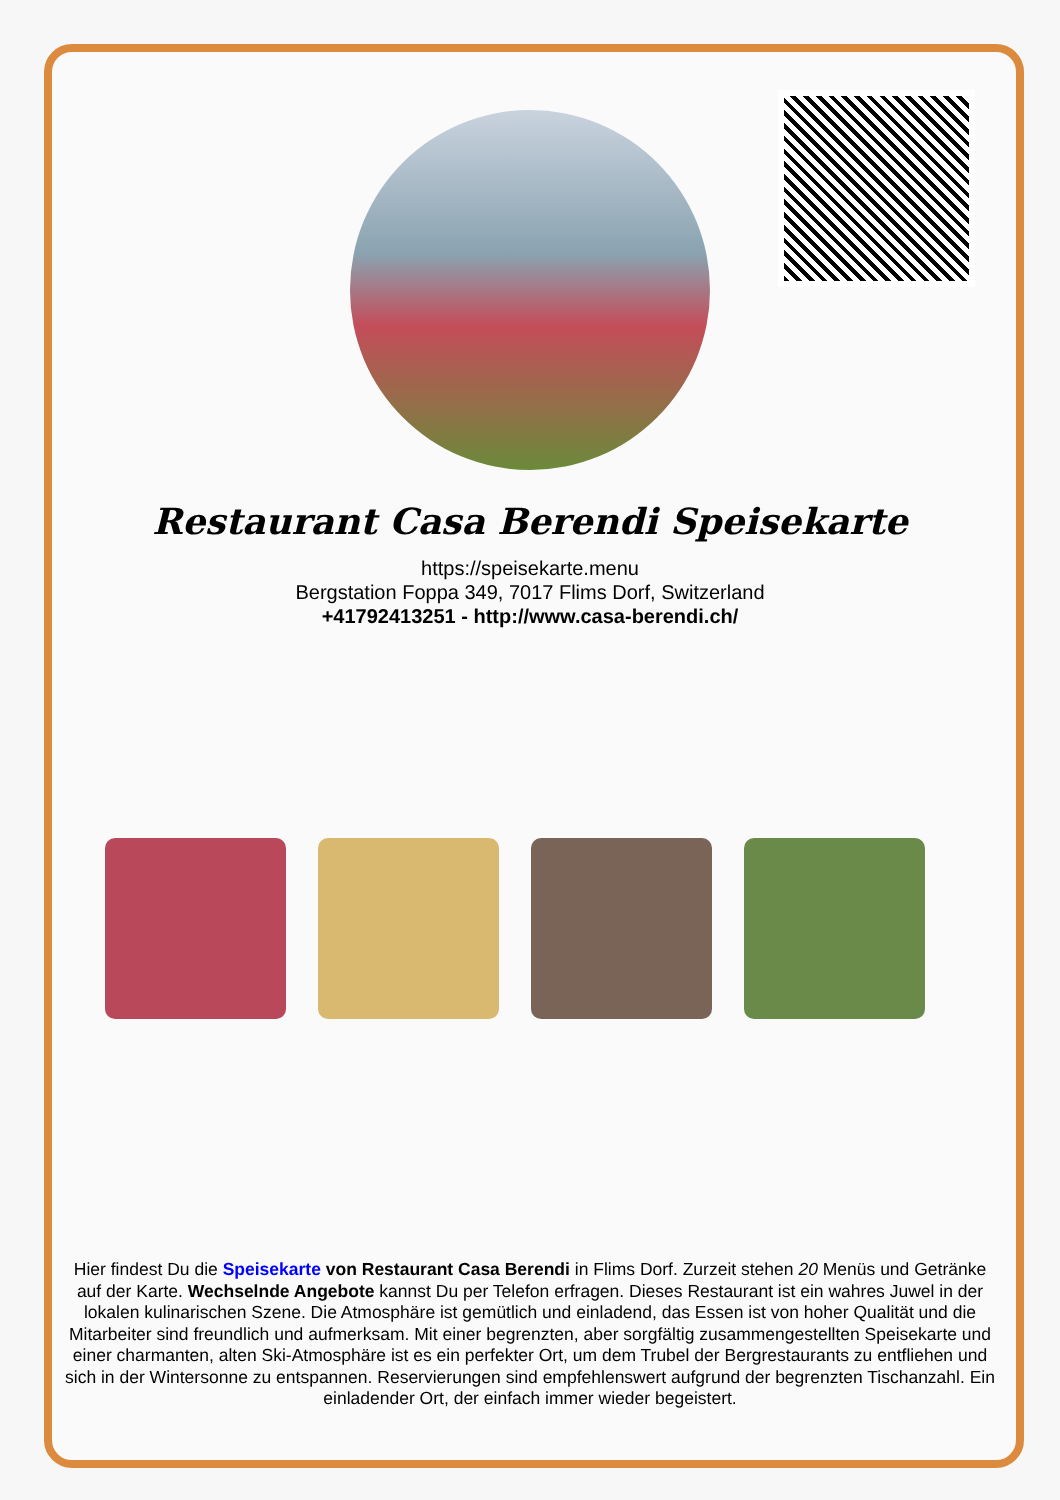Restaurant Casa Berendi Speisekarte
https://speisekarte.menu
Bergstation Foppa 349, 7017 Flims Dorf, Switzerland
+41792413251 - http://www.casa-berendi.ch/
Hier findest Du die Speisekarte von Restaurant Casa Berendi in Flims Dorf. Zurzeit stehen 20 Menüs und Getränke auf der Karte. Wechselnde Angebote kannst Du per Telefon erfragen. Dieses Restaurant ist ein wahres Juwel in der lokalen kulinarischen Szene. Die Atmosphäre ist gemütlich und einladend, das Essen ist von hoher Qualität und die Mitarbeiter sind freundlich und aufmerksam. Mit einer begrenzten, aber sorgfältig zusammengestellten Speisekarte und einer charmanten, alten Ski-Atmosphäre ist es ein perfekter Ort, um dem Trubel der Bergrestaurants zu entfliehen und sich in der Wintersonne zu entspannen. Reservierungen sind empfehlenswert aufgrund der begrenzten Tischanzahl. Ein einladender Ort, der einfach immer wieder begeistert.